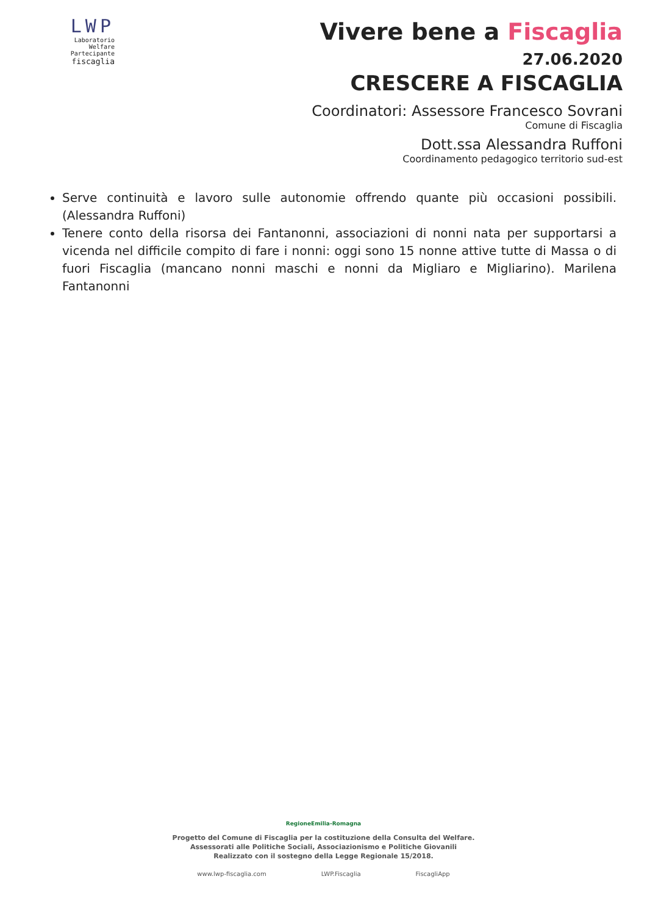LWP
Laboratorio
Welfare
Partecipante
fiscaglia
Vivere bene a Fiscaglia
27.06.2020
CRESCERE A FISCAGLIA
Coordinatori: Assessore Francesco Sovrani
Comune di Fiscaglia
Dott.ssa Alessandra Ruffoni
Coordinamento pedagogico territorio sud-est
Serve continuità e lavoro sulle autonomie offrendo quante più occasioni possibili. (Alessandra Ruffoni)
Tenere conto della risorsa dei Fantanonni, associazioni di nonni nata per supportarsi a vicenda nel difficile compito di fare i nonni: oggi sono 15 nonne attive tutte di Massa o di fuori Fiscaglia (mancano nonni maschi e nonni da Migliaro e Migliarino). Marilena Fantanonni
RegioneEmilia-Romagna
Progetto del Comune di Fiscaglia per la costituzione della Consulta del Welfare.
Assessorati alle Politiche Sociali, Associazionismo e Politiche Giovanili
Realizzato con il sostegno della Legge Regionale 15/2018.
www.lwp-fiscaglia.com LWP.Fiscaglia FiscagliApp